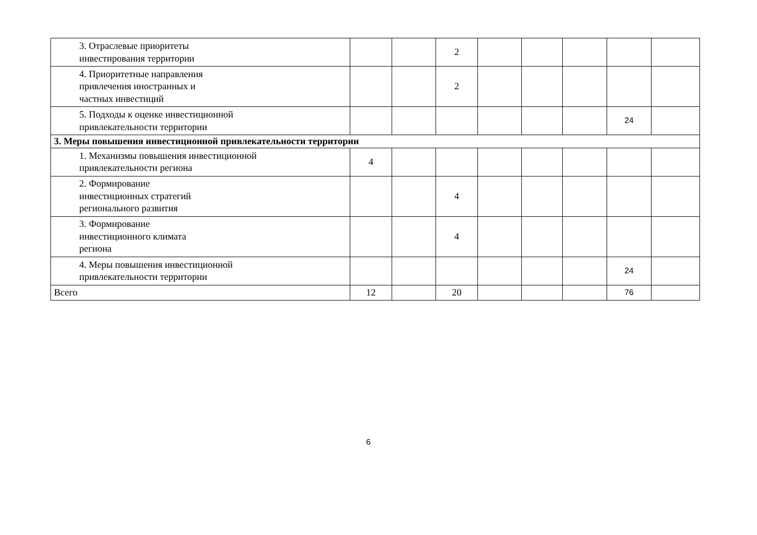| 3. Отраслевые приоритеты инвестирования территории | | | 2 | | | | | |
| 4. Приоритетные направления привлечения иностранных и частных инвестиций | | | 2 | | | | | |
| 5. Подходы к оценке инвестиционной привлекательности территории | | | | | | | 24 | |
| 3. Меры повышения инвестиционной привлекательности территории | | | | | | | | |
| 1. Механизмы повышения инвестиционной привлекательности региона | 4 | | | | | | | |
| 2. Формирование инвестиционных стратегий регионального развития | | | 4 | | | | | |
| 3. Формирование инвестиционного климата региона | | | 4 | | | | | |
| 4. Меры повышения инвестиционной привлекательности территории | | | | | | | 24 | |
| Всего | 12 | | 20 | | | | 76 | |
6